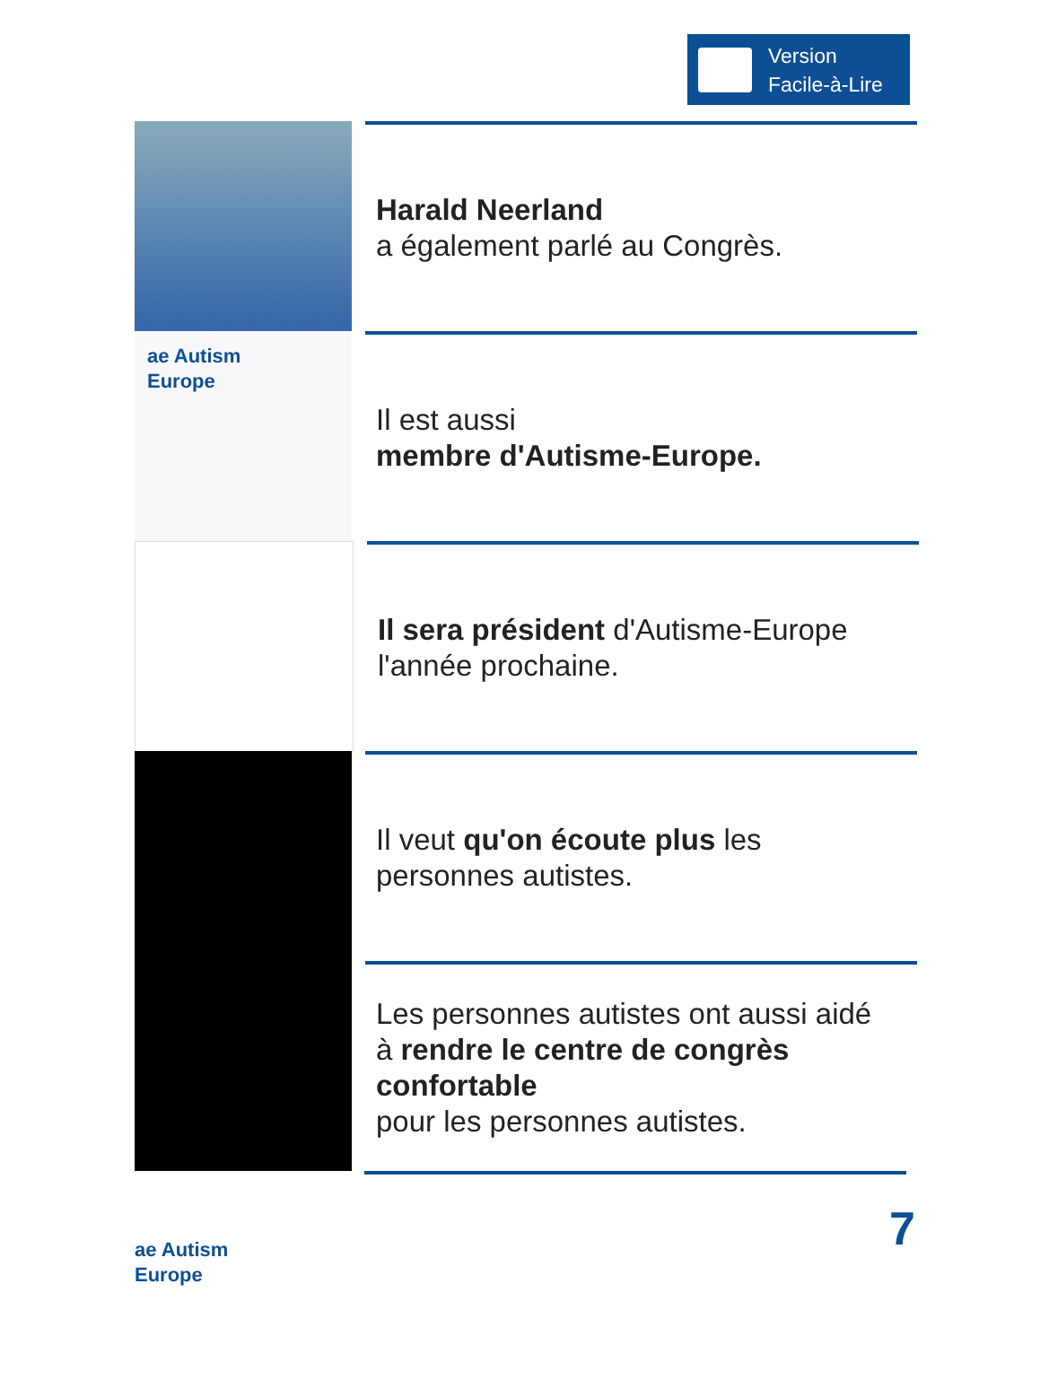Version
Facile-à-Lire
Harald Neerland
a également parlé au Congrès.
ae Autism
Europe
Il est aussi
membre d'Autisme-Europe.
Il sera président d'Autisme-Europe
l'année prochaine.
Il veut qu'on écoute plus les
personnes autistes.
Les personnes autistes ont aussi aidé
à rendre le centre de congrès
confortable
pour les personnes autistes.
ae Autism
Europe
7